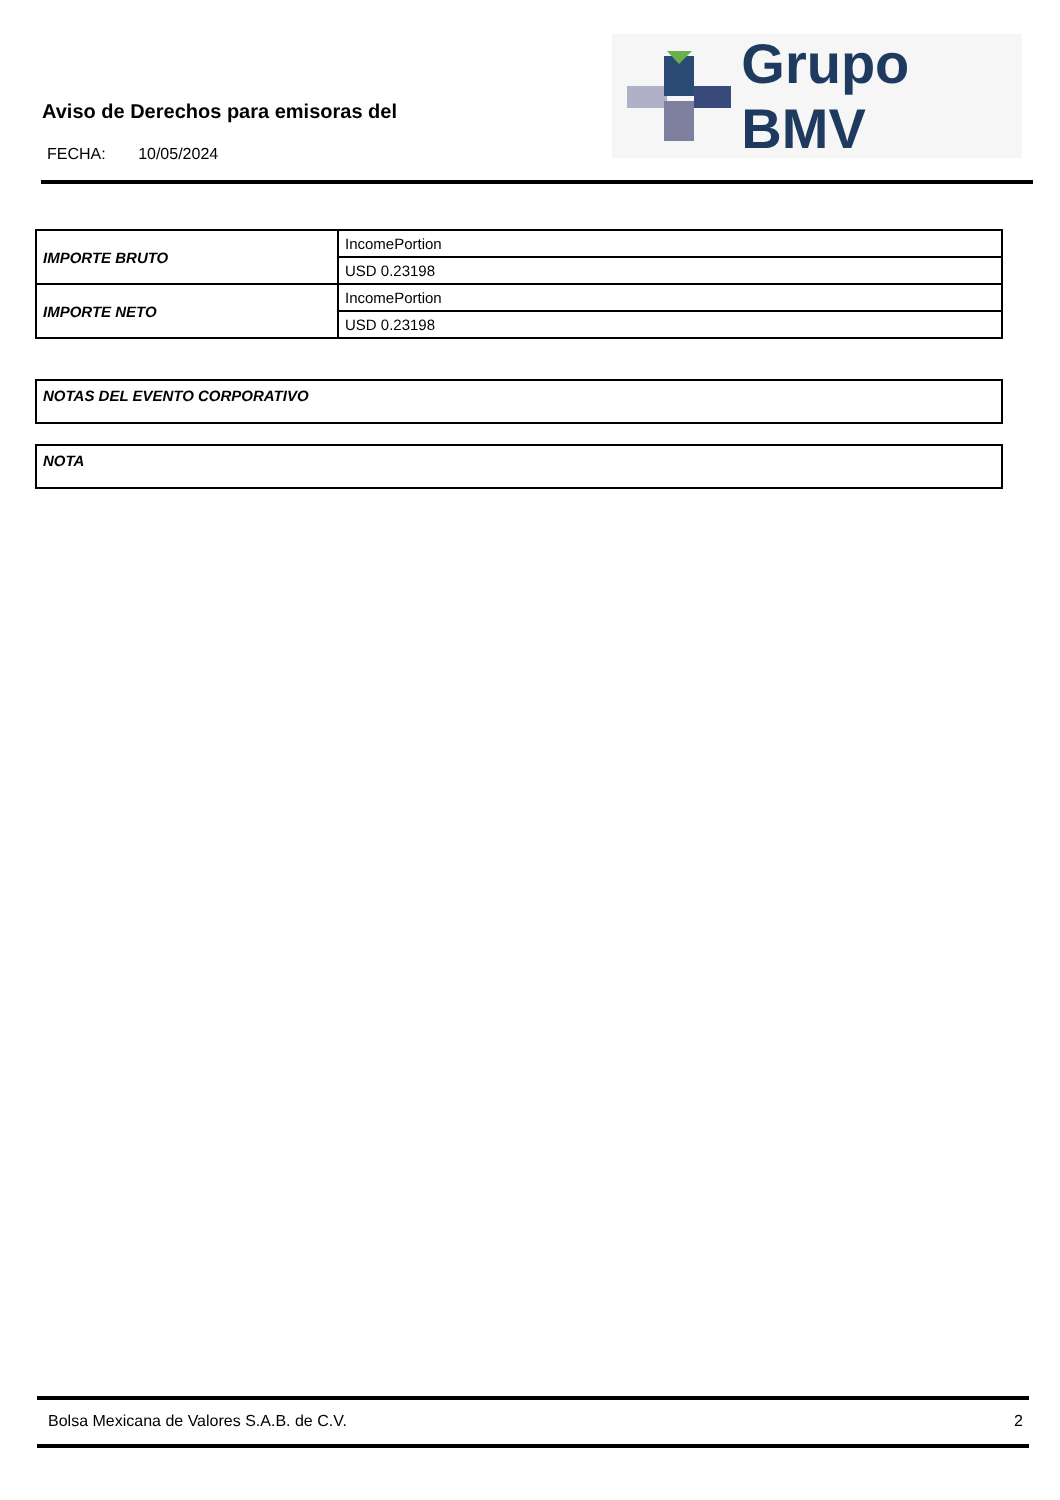Aviso de Derechos para emisoras del
FECHA: 10/05/2024
Grupo BMV
| IMPORTE BRUTO | IncomePortion |
| | USD 0.23198 |
| IMPORTE NETO | IncomePortion |
| | USD 0.23198 |
NOTAS DEL EVENTO CORPORATIVO
NOTA
Bolsa Mexicana de Valores S.A.B. de C.V. 2